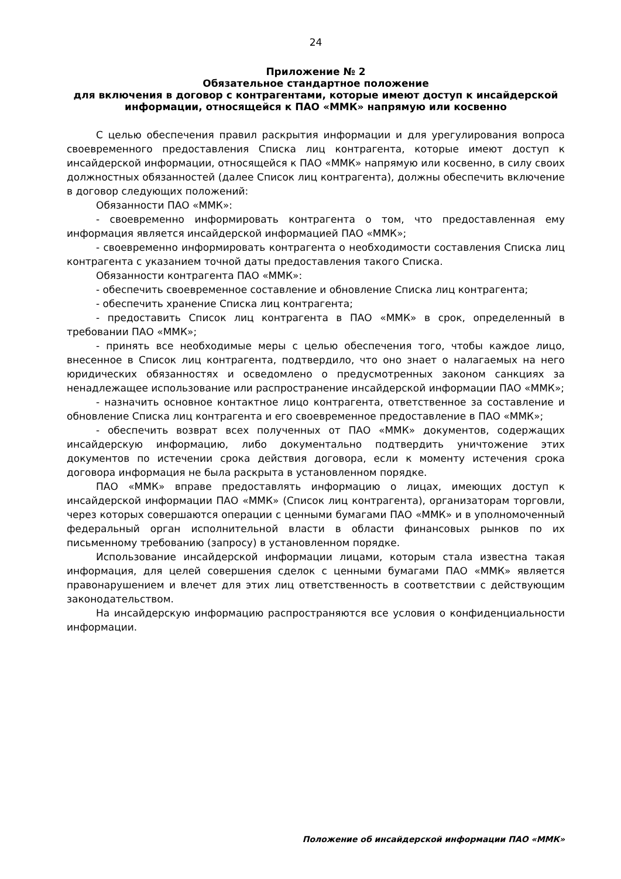24
Приложение № 2
Обязательное стандартное положение
для включения в договор с контрагентами, которые имеют доступ к инсайдерской информации, относящейся к ПАО «ММК» напрямую или косвенно
С целью обеспечения правил раскрытия информации и для урегулирования вопроса своевременного предоставления Списка лиц контрагента, которые имеют доступ к инсайдерской информации, относящейся к ПАО «ММК» напрямую или косвенно, в силу своих должностных обязанностей (далее Список лиц контрагента), должны обеспечить включение в договор следующих положений:
Обязанности ПАО «ММК»:
- своевременно информировать контрагента о том, что предоставленная ему информация является инсайдерской информацией ПАО «ММК»;
- своевременно информировать контрагента о необходимости составления Списка лиц контрагента с указанием точной даты предоставления такого Списка.
Обязанности контрагента ПАО «ММК»:
- обеспечить своевременное составление и обновление Списка лиц контрагента;
- обеспечить хранение Списка лиц контрагента;
- предоставить Список лиц контрагента в ПАО «ММК» в срок, определенный в требовании ПАО «ММК»;
- принять все необходимые меры с целью обеспечения того, чтобы каждое лицо, внесенное в Список лиц контрагента, подтвердило, что оно знает о налагаемых на него юридических обязанностях и осведомлено о предусмотренных законом санкциях за ненадлежащее использование или распространение инсайдерской информации ПАО «ММК»;
- назначить основное контактное лицо контрагента, ответственное за составление и обновление Списка лиц контрагента и его своевременное предоставление в ПАО «ММК»;
- обеспечить возврат всех полученных от ПАО «ММК» документов, содержащих инсайдерскую информацию, либо документально подтвердить уничтожение этих документов по истечении срока действия договора, если к моменту истечения срока договора информация не была раскрыта в установленном порядке.
ПАО «ММК» вправе предоставлять информацию о лицах, имеющих доступ к инсайдерской информации ПАО «ММК» (Список лиц контрагента), организаторам торговли, через которых совершаются операции с ценными бумагами ПАО «ММК» и в уполномоченный федеральный орган исполнительной власти в области финансовых рынков по их письменному требованию (запросу) в установленном порядке.
Использование инсайдерской информации лицами, которым стала известна такая информация, для целей совершения сделок с ценными бумагами ПАО «ММК» является правонарушением и влечет для этих лиц ответственность в соответствии с действующим законодательством.
На инсайдерскую информацию распространяются все условия о конфиденциальности информации.
Положение об инсайдерской информации ПАО «ММК»